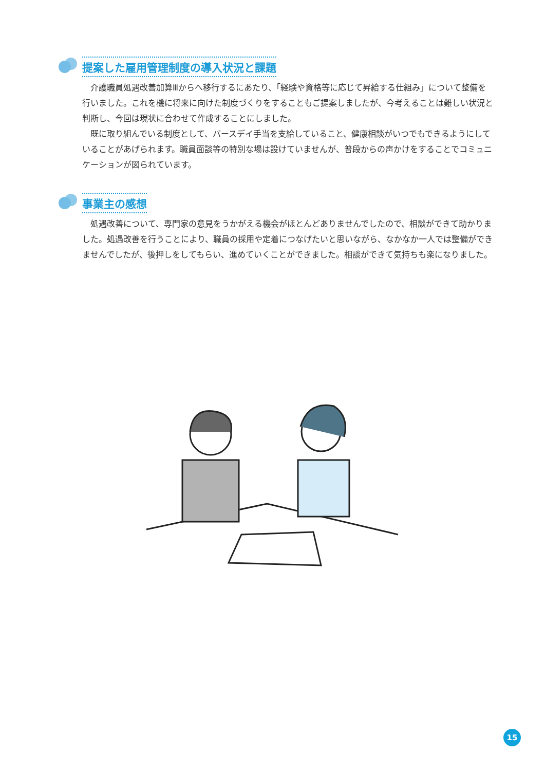提案した雇用管理制度の導入状況と課題
介護職員処遇改善加算Ⅲからへ移行するにあたり、「経験や資格等に応じて昇給する仕組み」について整備を行いました。これを機に将来に向けた制度づくりをすることもご提案しましたが、今考えることは難しい状況と判断し、今回は現状に合わせて作成することにしました。
既に取り組んでいる制度として、バースデイ手当を支給していること、健康相談がいつでもできるようにしていることがあげられます。職員面談等の特別な場は設けていませんが、普段からの声かけをすることでコミュニケーションが図られています。
事業主の感想
処遇改善について、専門家の意見をうかがえる機会がほとんどありませんでしたので、相談ができて助かりました。処遇改善を行うことにより、職員の採用や定着につなげたいと思いながら、なかなか一人では整備ができませんでしたが、後押しをしてもらい、進めていくことができました。相談ができて気持ちも楽になりました。
15